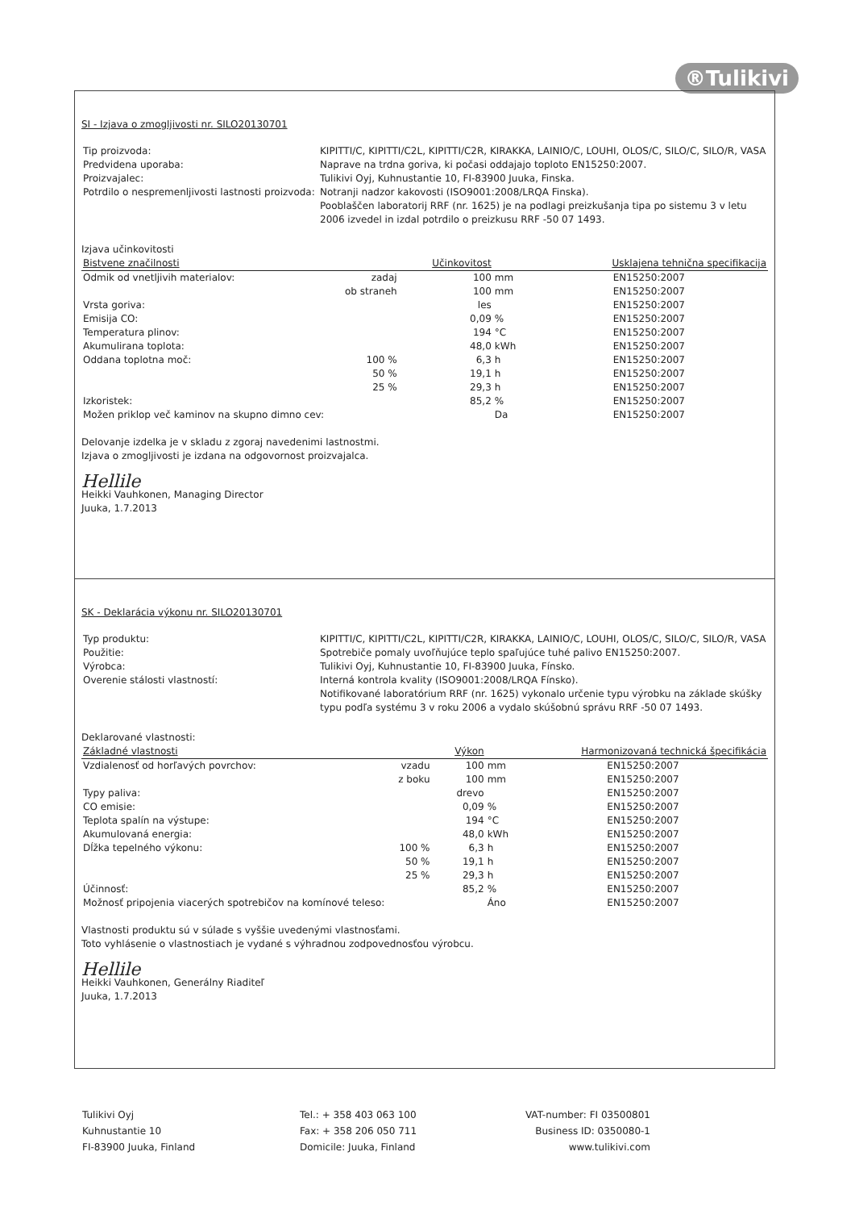®Tulikivi
SI - Izjava o zmogljivosti nr. SILO20130701
| Tip proizvoda: | KIPITTI/C, KIPITTI/C2L, KIPITTI/C2R, KIRAKKA, LAINIO/C, LOUHI, OLOS/C, SILO/C, SILO/R, VASA |
| Predvidena uporaba: | Naprave na trdna goriva, ki počasi oddajajo toploto EN15250:2007. |
| Proizvajalec: | Tulikivi Oyj, Kuhnustantie 10, FI-83900 Juuka, Finska. |
| Potrdilo o nespremenljivosti lastnosti proizvoda: | Notranji nadzor kakovosti (ISO9001:2008/LRQA Finska). Pooblaščen laboratorij RRF (nr. 1625) je na podlagi preizkušanja tipa po sistemu 3 v letu 2006 izvedel in izdal potrdilo o preizkusu RRF -50 07 1493. |
Izjava učinkovitosti
| Bistvene značilnosti | | Učinkovitost | | Usklajena tehnična specifikacija |
| --- | --- | --- | --- | --- |
| Odmik od vnetljivih materialov: | zadaj | 100 | mm | EN15250:2007 |
| | ob straneh | 100 | mm | EN15250:2007 |
| Vrsta goriva: | | les | | EN15250:2007 |
| Emisija CO: | | 0,09 | % | EN15250:2007 |
| Temperatura plinov: | | 194 | °C | EN15250:2007 |
| Akumulirana toplota: | | 48,0 | kWh | EN15250:2007 |
| Oddana toplotna moč: | 100 % | 6,3 | h | EN15250:2007 |
| | 50 % | 19,1 | h | EN15250:2007 |
| | 25 % | 29,3 | h | EN15250:2007 |
| Izkoristek: | | 85,2 | % | EN15250:2007 |
| Možen priklop več kaminov na skupno dimno cev: | | | Da | EN15250:2007 |
Delovanje izdelka je v skladu z zgoraj navedenimi lastnostmi.
Izjava o zmogljivosti je izdana na odgovornost proizvajalca.
Hellile
Heikki Vauhkonen, Managing Director
Juuka, 1.7.2013
SK - Deklarácia výkonu nr. SILO20130701
| Typ produktu: | KIPITTI/C, KIPITTI/C2L, KIPITTI/C2R, KIRAKKA, LAINIO/C, LOUHI, OLOS/C, SILO/C, SILO/R, VASA |
| Použitie: | Spotrebiče pomaly uvoľňujúce teplo spaľujúce tuhé palivo EN15250:2007. |
| Výrobca: | Tulikivi Oyj, Kuhnustantie 10, FI-83900 Juuka, Fínsko. |
| Overenie stálosti vlastností: | Interná kontrola kvality (ISO9001:2008/LRQA Fínsko). Notifikované laboratórium RRF (nr. 1625) vykonalo určenie typu výrobku na základe skúšky typu podľa systému 3 v roku 2006 a vydalo skúšobnú správu RRF -50 07 1493. |
Deklarované vlastnosti:
| Základné vlastnosti | | Výkon | | Harmonizovaná technická špecifikácia |
| --- | --- | --- | --- | --- |
| Vzdialenosť od horľavých povrchov: | vzadu | 100 | mm | EN15250:2007 |
| | z boku | 100 | mm | EN15250:2007 |
| Typy paliva: | | drevo | | EN15250:2007 |
| CO emisie: | | 0,09 | % | EN15250:2007 |
| Teplota spalín na výstupe: | | 194 | °C | EN15250:2007 |
| Akumulovaná energia: | | 48,0 | kWh | EN15250:2007 |
| Dĺžka tepelného výkonu: | 100 % | 6,3 | h | EN15250:2007 |
| | 50 % | 19,1 | h | EN15250:2007 |
| | 25 % | 29,3 | h | EN15250:2007 |
| Účinnosť: | | 85,2 | % | EN15250:2007 |
| Možnosť pripojenia viacerých spotrebičov na komínové teleso: | | | Áno | EN15250:2007 |
Vlastnosti produktu sú v súlade s vyššie uvedenými vlastnosťami.
Toto vyhlásenie o vlastnostiach je vydané s výhradnou zodpovednosťou výrobcu.
Hellile
Heikki Vauhkonen, Generálny Riaditeľ
Juuka, 1.7.2013
Tulikivi Oyj
Kuhnustantie 10
FI-83900 Juuka, Finland
Tel.: + 358 403 063 100
Fax: + 358 206 050 711
Domicile: Juuka, Finland
VAT-number: FI 03500801
Business ID: 0350080-1
www.tulikivi.com